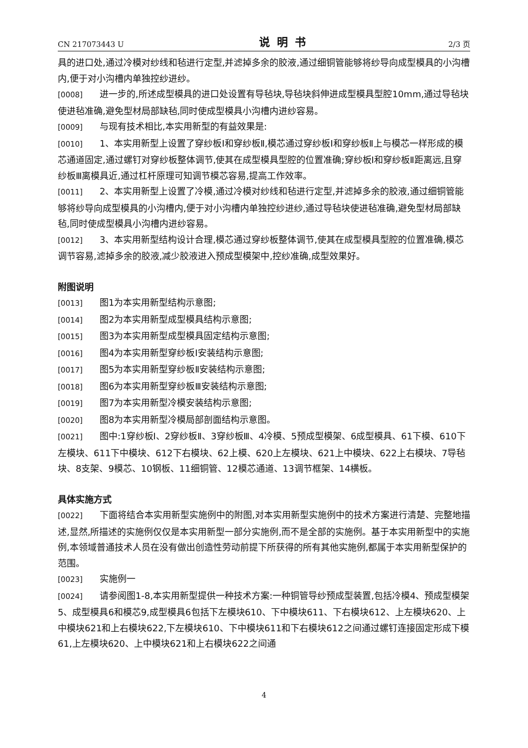CN 217073443 U 说明书 2/3 页
具的进口处,通过冷模对纱线和毡进行定型,并滤掉多余的胶液,通过细铜管能够将纱导向成型模具的小沟槽内,便于对小沟槽内单独控纱进纱。
[0008] 进一步的,所述成型模具的进口处设置有导毡块,导毡块斜伸进成型模具型腔10mm,通过导毡块使进毡准确,避免型材局部缺毡,同时使成型模具小沟槽内进纱容易。
[0009] 与现有技术相比,本实用新型的有益效果是:
[0010] 1、本实用新型上设置了穿纱板I和穿纱板Ⅱ,模芯通过穿纱板I和穿纱板Ⅱ上与模芯一样形成的模芯通道固定,通过螺钉对穿纱板整体调节,使其在成型模具型腔的位置准确;穿纱板I和穿纱板Ⅱ距离远,且穿纱板Ⅲ离模具近,通过杠杆原理可知调节模芯容易,提高工作效率。
[0011] 2、本实用新型上设置了冷模,通过冷模对纱线和毡进行定型,并滤掉多余的胶液,通过细铜管能够将纱导向成型模具的小沟槽内,便于对小沟槽内单独控纱进纱,通过导毡块使进毡准确,避免型材局部缺毡,同时使成型模具小沟槽内进纱容易。
[0012] 3、本实用新型结构设计合理,模芯通过穿纱板整体调节,使其在成型模具型腔的位置准确,模芯调节容易,滤掉多余的胶液,减少胶液进入预成型模架中,控纱准确,成型效果好。
附图说明
[0013] 图1为本实用新型结构示意图;
[0014] 图2为本实用新型成型模具结构示意图;
[0015] 图3为本实用新型成型模具固定结构示意图;
[0016] 图4为本实用新型穿纱板I安装结构示意图;
[0017] 图5为本实用新型穿纱板Ⅱ安装结构示意图;
[0018] 图6为本实用新型穿纱板Ⅲ安装结构示意图;
[0019] 图7为本实用新型冷模安装结构示意图;
[0020] 图8为本实用新型冷模局部剖面结构示意图。
[0021] 图中:1穿纱板I、2穿纱板Ⅱ、3穿纱板Ⅲ、4冷模、5预成型模架、6成型模具、61下模、610下左模块、611下中模块、612下右模块、62上模、620上左模块、621上中模块、622上右模块、7导毡块、8支架、9模芯、10钢板、11细铜管、12模芯通道、13调节框架、14横板。
具体实施方式
[0022] 下面将结合本实用新型实施例中的附图,对本实用新型实施例中的技术方案进行清楚、完整地描述,显然,所描述的实施例仅仅是本实用新型一部分实施例,而不是全部的实施例。基于本实用新型中的实施例,本领域普通技术人员在没有做出创造性劳动前提下所获得的所有其他实施例,都属于本实用新型保护的范围。
[0023] 实施例一
[0024] 请参阅图1-8,本实用新型提供一种技术方案:一种铜管导纱预成型装置,包括冷模4、预成型模架5、成型模具6和模芯9,成型模具6包括下左模块610、下中模块611、下右模块612、上左模块620、上中模块621和上右模块622,下左模块610、下中模块611和下右模块612之间通过螺钉连接固定形成下模61,上左模块620、上中模块621和上右模块622之间通
4